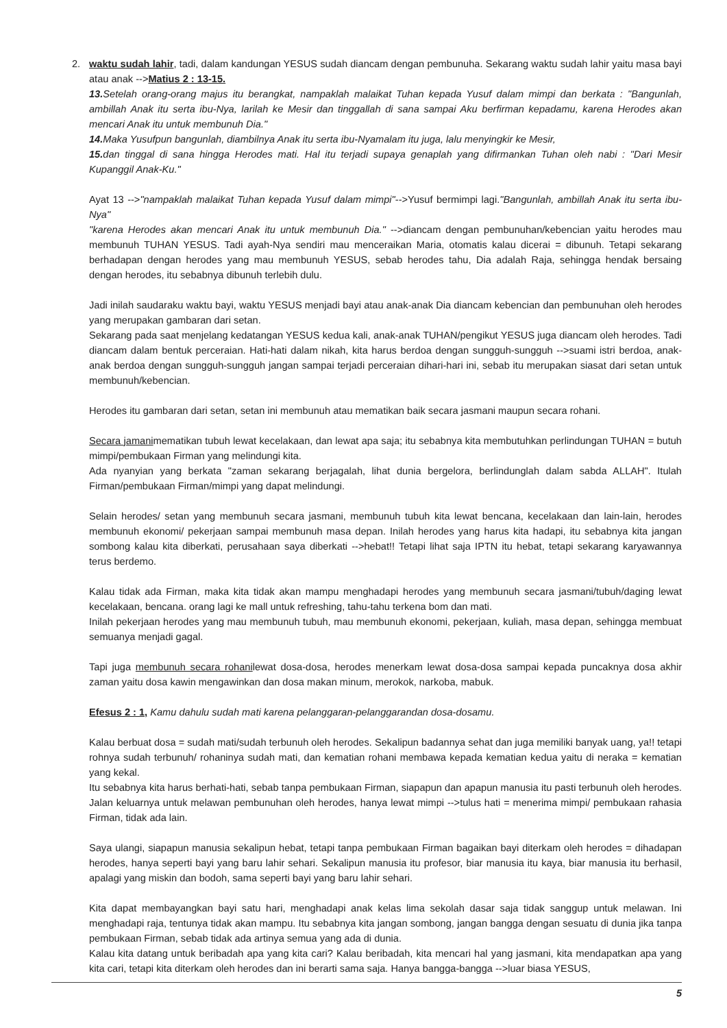2. waktu sudah lahir, tadi, dalam kandungan YESUS sudah diancam dengan pembunuha. Sekarang waktu sudah lahir yaitu masa bayi atau anak -->Matius 2 : 13-15.
13. Setelah orang-orang majus itu berangkat, nampaklah malaikat Tuhan kepada Yusuf dalam mimpi dan berkata : "Bangunlah, ambillah Anak itu serta ibu-Nya, larilah ke Mesir dan tinggallah di sana sampai Aku berfirman kepadamu, karena Herodes akan mencari Anak itu untuk membunuh Dia."
14. Maka Yusufpun bangunlah, diambilnya Anak itu serta ibu-Nyamalam itu juga, lalu menyingkir ke Mesir,
15. dan tinggal di sana hingga Herodes mati. Hal itu terjadi supaya genaplah yang difirmankan Tuhan oleh nabi : "Dari Mesir Kupanggil Anak-Ku."
Ayat 13 -->"nampaklah malaikat Tuhan kepada Yusuf dalam mimpi"-->Yusuf bermimpi lagi."Bangunlah, ambillah Anak itu serta ibu-Nya"
"karena Herodes akan mencari Anak itu untuk membunuh Dia." -->diancam dengan pembunuhan/kebencian yaitu herodes mau membunuh TUHAN YESUS. Tadi ayah-Nya sendiri mau menceraikan Maria, otomatis kalau dicerai = dibunuh. Tetapi sekarang berhadapan dengan herodes yang mau membunuh YESUS, sebab herodes tahu, Dia adalah Raja, sehingga hendak bersaing dengan herodes, itu sebabnya dibunuh terlebih dulu.
Jadi inilah saudaraku waktu bayi, waktu YESUS menjadi bayi atau anak-anak Dia diancam kebencian dan pembunuhan oleh herodes yang merupakan gambaran dari setan.
Sekarang pada saat menjelang kedatangan YESUS kedua kali, anak-anak TUHAN/pengikut YESUS juga diancam oleh herodes. Tadi diancam dalam bentuk perceraian. Hati-hati dalam nikah, kita harus berdoa dengan sungguh-sungguh -->suami istri berdoa, anak-anak berdoa dengan sungguh-sungguh jangan sampai terjadi perceraian dihari-hari ini, sebab itu merupakan siasat dari setan untuk membunuh/kebencian.
Herodes itu gambaran dari setan, setan ini membunuh atau mematikan baik secara jasmani maupun secara rohani.
Secara jamanimematikan tubuh lewat kecelakaan, dan lewat apa saja; itu sebabnya kita membutuhkan perlindungan TUHAN = butuh mimpi/pembukaan Firman yang melindungi kita.
Ada nyanyian yang berkata "zaman sekarang berjagalah, lihat dunia bergelora, berlindunglah dalam sabda ALLAH". Itulah Firman/pembukaan Firman/mimpi yang dapat melindungi.
Selain herodes/ setan yang membunuh secara jasmani, membunuh tubuh kita lewat bencana, kecelakaan dan lain-lain, herodes membunuh ekonomi/ pekerjaan sampai membunuh masa depan. Inilah herodes yang harus kita hadapi, itu sebabnya kita jangan sombong kalau kita diberkati, perusahaan saya diberkati -->hebat!! Tetapi lihat saja IPTN itu hebat, tetapi sekarang karyawannya terus berdemo.
Kalau tidak ada Firman, maka kita tidak akan mampu menghadapi herodes yang membunuh secara jasmani/tubuh/daging lewat kecelakaan, bencana. orang lagi ke mall untuk refreshing, tahu-tahu terkena bom dan mati.
Inilah pekerjaan herodes yang mau membunuh tubuh, mau membunuh ekonomi, pekerjaan, kuliah, masa depan, sehingga membuat semuanya menjadi gagal.
Tapi juga membunuh secara rohanilewat dosa-dosa, herodes menerkam lewat dosa-dosa sampai kepada puncaknya dosa akhir zaman yaitu dosa kawin mengawinkan dan dosa makan minum, merokok, narkoba, mabuk.
Efesus 2 : 1, Kamu dahulu sudah mati karena pelanggaran-pelanggarandan dosa-dosamu.
Kalau berbuat dosa = sudah mati/sudah terbunuh oleh herodes. Sekalipun badannya sehat dan juga memiliki banyak uang, ya!! tetapi rohnya sudah terbunuh/ rohaninya sudah mati, dan kematian rohani membawa kepada kematian kedua yaitu di neraka = kematian yang kekal.
Itu sebabnya kita harus berhati-hati, sebab tanpa pembukaan Firman, siapapun dan apapun manusia itu pasti terbunuh oleh herodes. Jalan keluarnya untuk melawan pembunuhan oleh herodes, hanya lewat mimpi -->tulus hati = menerima mimpi/ pembukaan rahasia Firman, tidak ada lain.
Saya ulangi, siapapun manusia sekalipun hebat, tetapi tanpa pembukaan Firman bagaikan bayi diterkam oleh herodes = dihadapan herodes, hanya seperti bayi yang baru lahir sehari. Sekalipun manusia itu profesor, biar manusia itu kaya, biar manusia itu berhasil, apalagi yang miskin dan bodoh, sama seperti bayi yang baru lahir sehari.
Kita dapat membayangkan bayi satu hari, menghadapi anak kelas lima sekolah dasar saja tidak sanggup untuk melawan. Ini menghadapi raja, tentunya tidak akan mampu. Itu sebabnya kita jangan sombong, jangan bangga dengan sesuatu di dunia jika tanpa pembukaan Firman, sebab tidak ada artinya semua yang ada di dunia.
Kalau kita datang untuk beribadah apa yang kita cari? Kalau beribadah, kita mencari hal yang jasmani, kita mendapatkan apa yang kita cari, tetapi kita diterkam oleh herodes dan ini berarti sama saja. Hanya bangga-bangga -->luar biasa YESUS,
5